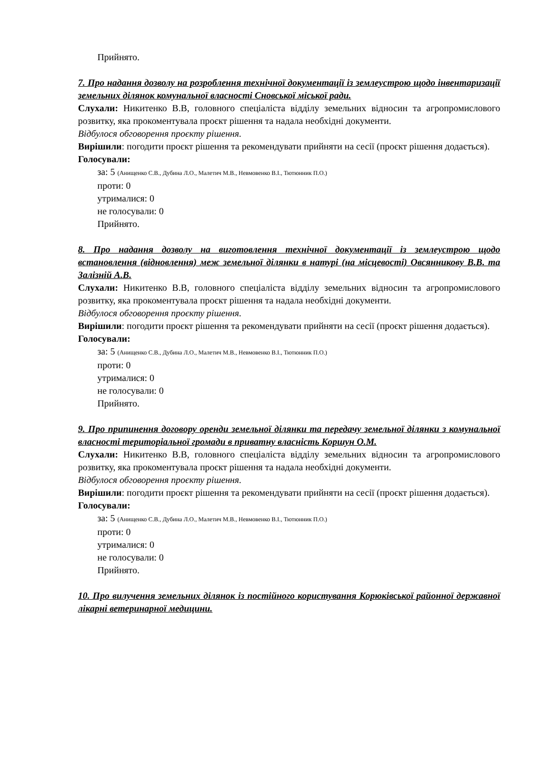Прийнято.
7. Про надання дозволу на розроблення технічної документації із землеустрою щодо інвентаризації земельних ділянок комунальної власності Сновської міської ради.
Слухали: Никитенко В.В, головного спеціаліста відділу земельних відносин та агропромислового розвитку, яка прокоментувала проєкт рішення та надала необхідні документи.
Відбулося обговорення проєкту рішення.
Вирішили: погодити проєкт рішення та рекомендувати прийняти на сесії (проєкт рішення додається).
Голосували:
за: 5 (Анищенко С.В., Дубина Л.О., Малетич М.В., Невмовенко В.І., Тютюнник П.О.)
проти: 0
утрималися: 0
не голосували: 0
Прийнято.
8. Про надання дозволу на виготовлення технічної документації із землеустрою щодо встановлення (відновлення) меж земельної ділянки в натурі (на місцевості) Овсянникову В.В. та Залізній А.В.
Слухали: Никитенко В.В, головного спеціаліста відділу земельних відносин та агропромислового розвитку, яка прокоментувала проєкт рішення та надала необхідні документи.
Відбулося обговорення проєкту рішення.
Вирішили: погодити проєкт рішення та рекомендувати прийняти на сесії (проєкт рішення додається).
Голосували:
за: 5 (Анищенко С.В., Дубина Л.О., Малетич М.В., Невмовенко В.І., Тютюнник П.О.)
проти: 0
утрималися: 0
не голосували: 0
Прийнято.
9. Про припинення договору оренди земельної ділянки та передачу земельної ділянки з комунальної власності територіальної громади в приватну власність Коршун О.М.
Слухали: Никитенко В.В, головного спеціаліста відділу земельних відносин та агропромислового розвитку, яка прокоментувала проєкт рішення та надала необхідні документи.
Відбулося обговорення проєкту рішення.
Вирішили: погодити проєкт рішення та рекомендувати прийняти на сесії (проєкт рішення додається).
Голосували:
за: 5 (Анищенко С.В., Дубина Л.О., Малетич М.В., Невмовенко В.І., Тютюнник П.О.)
проти: 0
утрималися: 0
не голосували: 0
Прийнято.
10. Про вилучення земельних ділянок із постійного користування Корюківської районної державної лікарні ветеринарної медицини.